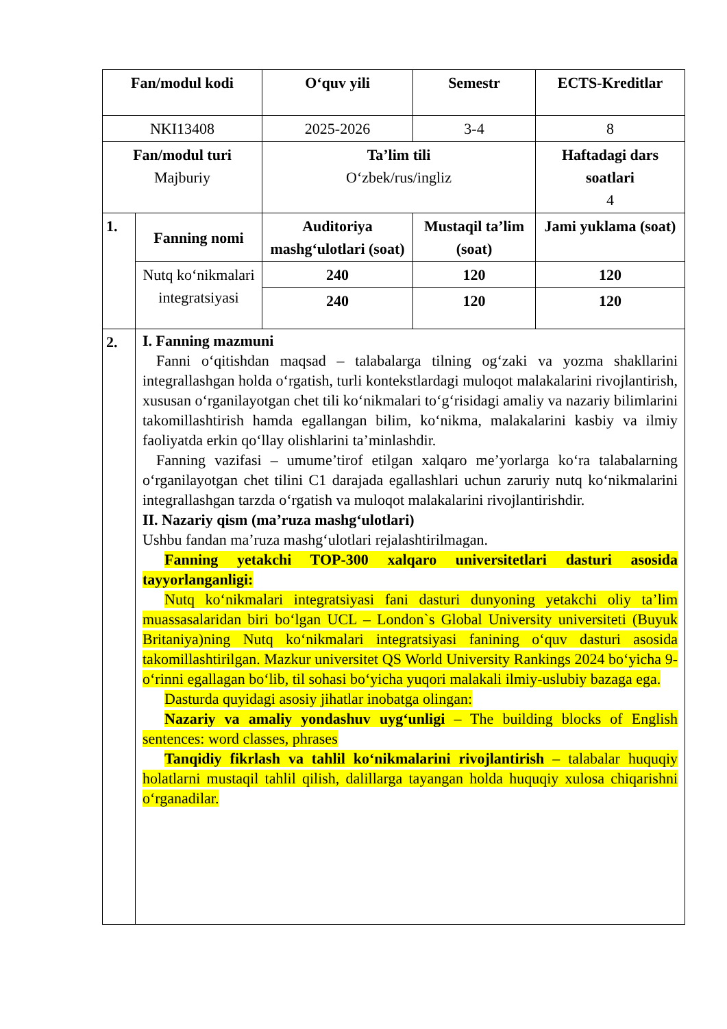| Fan/modul kodi | | O‘quv yili | Semestr | ECTS-Kreditlar |
| --- | --- | --- | --- | --- |
| NKI13408 | | 2025-2026 | 3-4 | 8 |
| Fan/modul turi Majburiy | | Ta’lim tili O‘zbek/rus/ingliz | | Haftadagi dars soatlari 4 |
| 1. | Fanning nomi | Auditoriya mashg‘ulotlari (soat) | Mustaqil ta’lim (soat) | Jami yuklama (soat) |
| | Nutq ko‘nikmalari integratsiyasi | 240 | 120 | 120 |
| | | 240 | 120 | 120 |
| 2. | I. Fanning mazmuni Fanni o‘qitishdan maqsad – talabalarga tilning og‘zaki va yozma shakllarini integrallashgan holda o‘rgatish, turli kontekstlardagi muloqot malakalarini rivojlantirish, xususan o‘rganilayotgan chet tili ko‘nikmalari to‘g‘risidagi amaliy va nazariy bilimlarini takomillashtirish hamda egallangan bilim, ko‘nikma, malakalarini kasbiy va ilmiy faoliyatda erkin qo‘llay olishlarini ta’minlashdir. Fanning vazifasi – umume’tirof etilgan xalqaro me’yorlarga ko‘ra talabalarning o‘rganilayotgan chet tilini C1 darajada egallashlari uchun zaruriy nutq ko‘nikmalarini integrallashgan tarzda o‘rgatish va muloqot malakalarini rivojlantirishdir. II. Nazariy qism (ma’ruza mashg‘ulotlari) Ushbu fandan ma’ruza mashg‘ulotlari rejalashtirilmagan. Fanning yetakchi TOP-300 xalqaro universitetlari dasturi asosida tayyorlanganligi: Nutq ko‘nikmalari integratsiyasi fani dasturi dunyoning yetakchi oliy ta’lim muassasalaridan biri bo‘lgan UCL – London`s Global University universiteti (Buyuk Britaniya)ning Nutq ko‘nikmalari integratsiyasi fanining o‘quv dasturi asosida takomillashtirilgan. Mazkur universitet QS World University Rankings 2024 bo‘yicha 9-o‘rinni egallagan bo‘lib, til sohasi bo‘yicha yuqori malakali ilmiy-uslubiy bazaga ega. Dasturda quyidagi asosiy jihatlar inobatga olingan: Nazariy va amaliy yondashuv uyg‘unligi – The building blocks of English sentences: word classes, phrases Tanqidiy fikrlash va tahlil ko‘nikmalarini rivojlantirish – talabalar huquqiy holatlarni mustaqil tahlil qilish, dalillarga tayangan holda huquqiy xulosa chiqarishni o‘rganadilar. | | | |